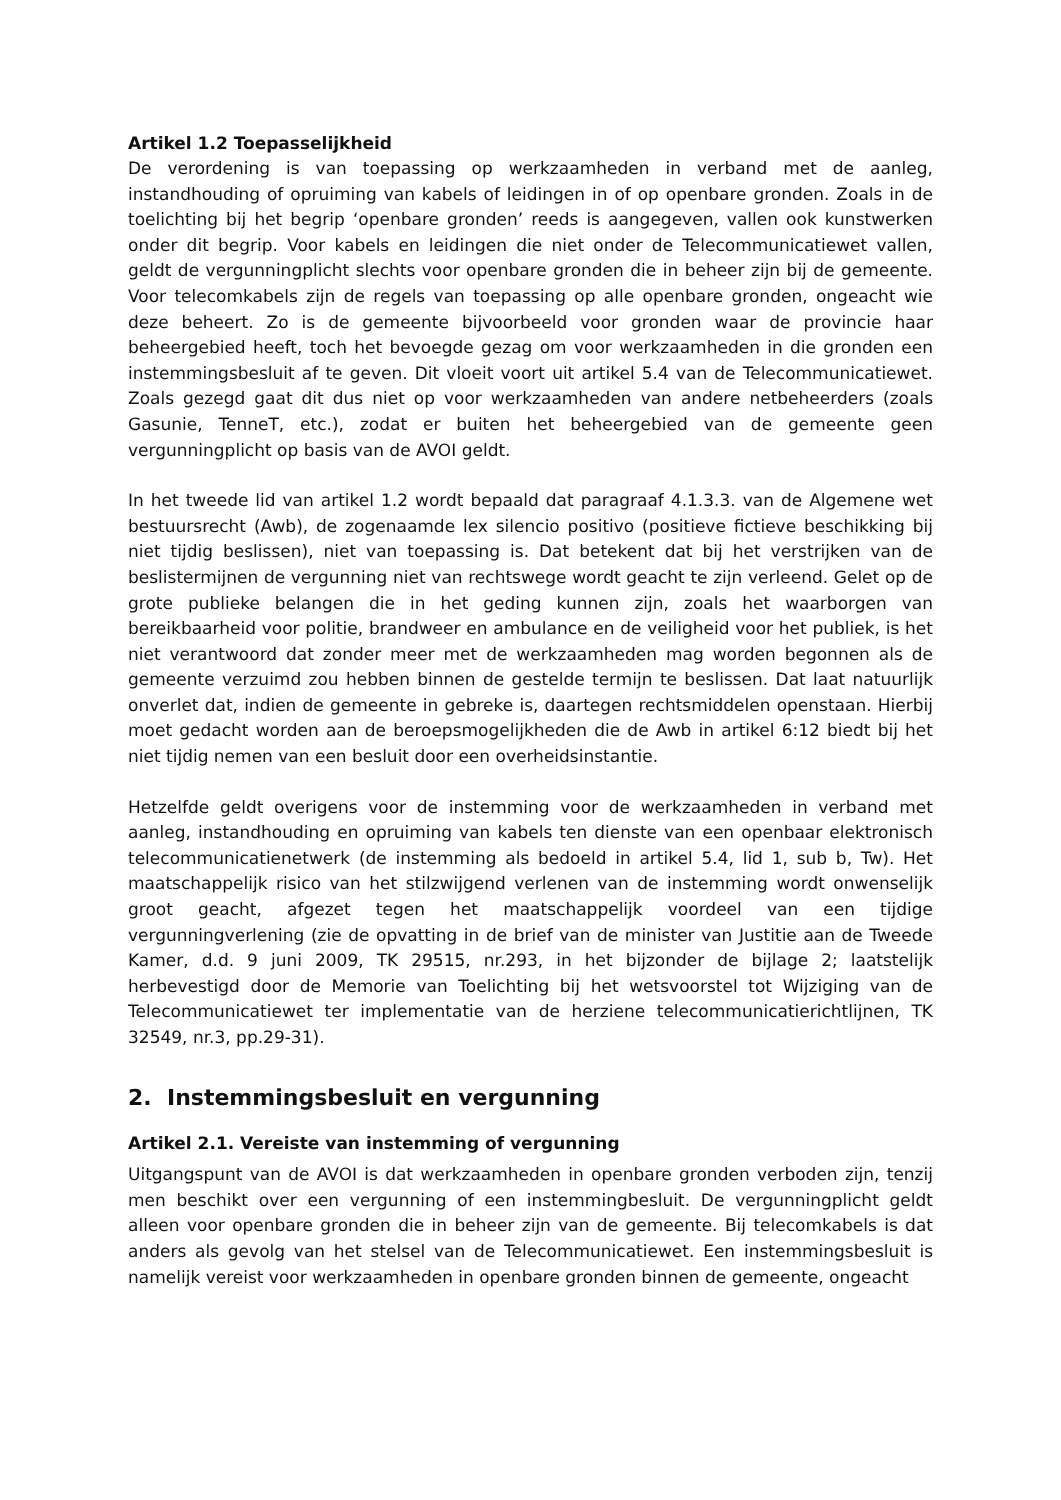Artikel 1.2 Toepasselijkheid
De verordening is van toepassing op werkzaamheden in verband met de aanleg, instandhouding of opruiming van kabels of leidingen in of op openbare gronden. Zoals in de toelichting bij het begrip ‘openbare gronden’ reeds is aangegeven, vallen ook kunstwerken onder dit begrip. Voor kabels en leidingen die niet onder de Telecommunicatiewet vallen, geldt de vergunningplicht slechts voor openbare gronden die in beheer zijn bij de gemeente. Voor telecomkabels zijn de regels van toepassing op alle openbare gronden, ongeacht wie deze beheert. Zo is de gemeente bijvoorbeeld voor gronden waar de provincie haar beheergebied heeft, toch het bevoegde gezag om voor werkzaamheden in die gronden een instemmingsbesluit af te geven. Dit vloeit voort uit artikel 5.4 van de Telecommunicatiewet. Zoals gezegd gaat dit dus niet op voor werkzaamheden van andere netbeheerders (zoals Gasunie, TenneT, etc.), zodat er buiten het beheergebied van de gemeente geen vergunningplicht op basis van de AVOI geldt.
In het tweede lid van artikel 1.2 wordt bepaald dat paragraaf 4.1.3.3. van de Algemene wet bestuursrecht (Awb), de zogenaamde lex silencio positivo (positieve fictieve beschikking bij niet tijdig beslissen), niet van toepassing is. Dat betekent dat bij het verstrijken van de beslistermijnen de vergunning niet van rechtswege wordt geacht te zijn verleend. Gelet op de grote publieke belangen die in het geding kunnen zijn, zoals het waarborgen van bereikbaarheid voor politie, brandweer en ambulance en de veiligheid voor het publiek, is het niet verantwoord dat zonder meer met de werkzaamheden mag worden begonnen als de gemeente verzuimd zou hebben binnen de gestelde termijn te beslissen. Dat laat natuurlijk onverlet dat, indien de gemeente in gebreke is, daartegen rechtsmiddelen openstaan. Hierbij moet gedacht worden aan de beroepsmogelijkheden die de Awb in artikel 6:12 biedt bij het niet tijdig nemen van een besluit door een overheidsinstantie.
Hetzelfde geldt overigens voor de instemming voor de werkzaamheden in verband met aanleg, instandhouding en opruiming van kabels ten dienste van een openbaar elektronisch telecommunicatienetwerk (de instemming als bedoeld in artikel 5.4, lid 1, sub b, Tw). Het maatschappelijk risico van het stilzwijgend verlenen van de instemming wordt onwenselijk groot geacht, afgezet tegen het maatschappelijk voordeel van een tijdige vergunningverlening (zie de opvatting in de brief van de minister van Justitie aan de Tweede Kamer, d.d. 9 juni 2009, TK 29515, nr.293, in het bijzonder de bijlage 2; laatstelijk herbevestigd door de Memorie van Toelichting bij het wetsvoorstel tot Wijziging van de Telecommunicatiewet ter implementatie van de herziene telecommunicatierichtlijnen, TK 32549, nr.3, pp.29-31).
2. Instemmingsbesluit en vergunning
Artikel 2.1. Vereiste van instemming of vergunning
Uitgangspunt van de AVOI is dat werkzaamheden in openbare gronden verboden zijn, tenzij men beschikt over een vergunning of een instemmingbesluit. De vergunningplicht geldt alleen voor openbare gronden die in beheer zijn van de gemeente. Bij telecomkabels is dat anders als gevolg van het stelsel van de Telecommunicatiewet. Een instemmingsbesluit is namelijk vereist voor werkzaamheden in openbare gronden binnen de gemeente, ongeacht